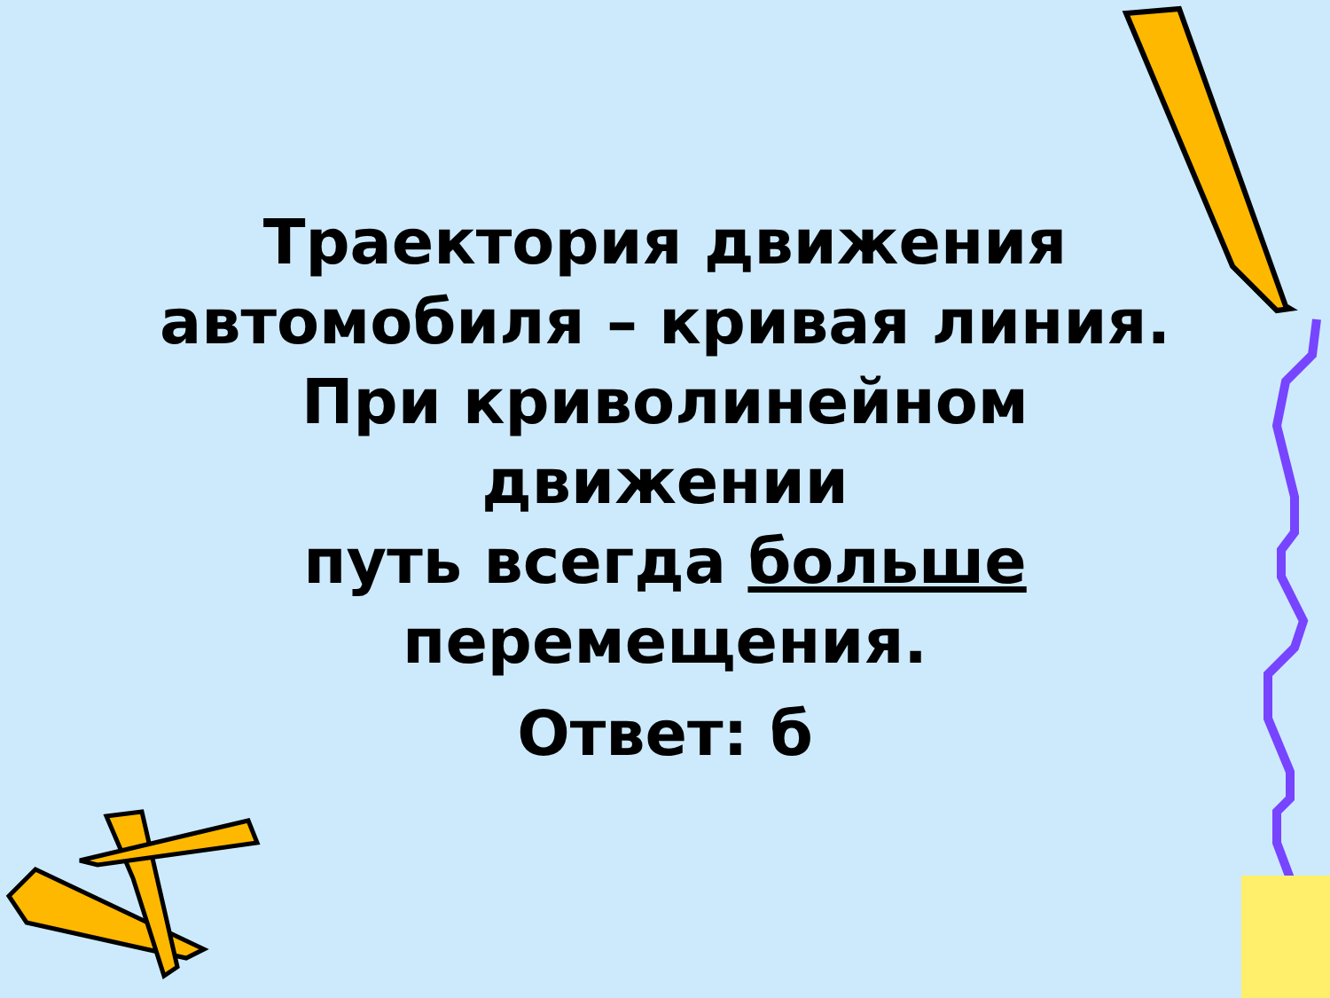Траектория движения
автомобиля – кривая линия.
При криволинейном движении
путь всегда больше
перемещения.
Ответ: б